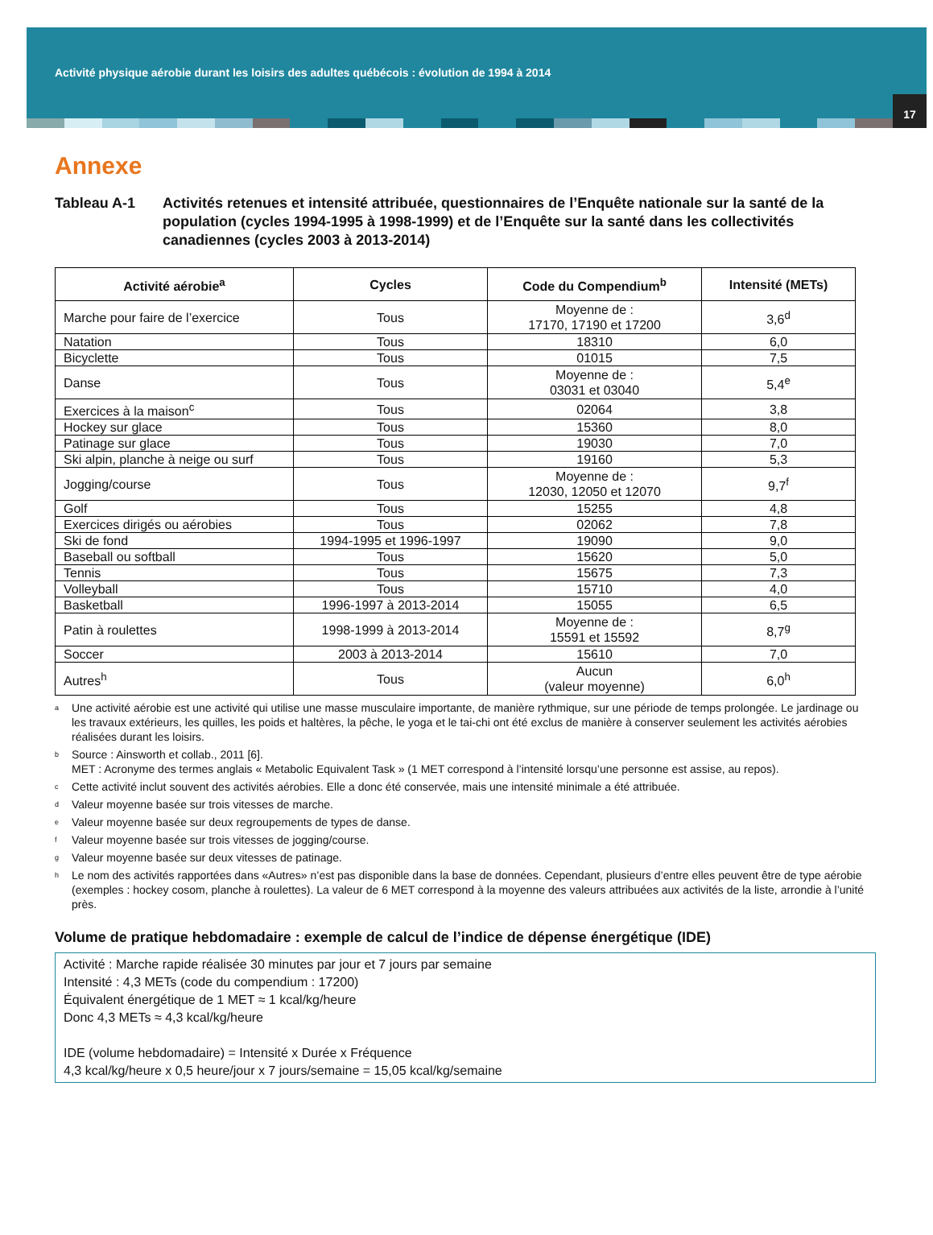Activité physique aérobie durant les loisirs des adultes québécois : évolution de 1994 à 2014
17
Annexe
Tableau A-1 Activités retenues et intensité attribuée, questionnaires de l’Enquête nationale sur la santé de la population (cycles 1994-1995 à 1998-1999) et de l’Enquête sur la santé dans les collectivités canadiennes (cycles 2003 à 2013-2014)
| Activité aérobie<sup>a</sup> | Cycles | Code du Compendium<sup>b</sup> | Intensité (METs) |
| --- | --- | --- | --- |
| Marche pour faire de l’exercice | Tous | Moyenne de : 17170, 17190 et 17200 | 3,6<sup>d</sup> |
| Natation | Tous | 18310 | 6,0 |
| Bicyclette | Tous | 01015 | 7,5 |
| Danse | Tous | Moyenne de : 03031 et 03040 | 5,4<sup>e</sup> |
| Exercices à la maison<sup>c</sup> | Tous | 02064 | 3,8 |
| Hockey sur glace | Tous | 15360 | 8,0 |
| Patinage sur glace | Tous | 19030 | 7,0 |
| Ski alpin, planche à neige ou surf | Tous | 19160 | 5,3 |
| Jogging/course | Tous | Moyenne de : 12030, 12050 et 12070 | 9,7<sup>f</sup> |
| Golf | Tous | 15255 | 4,8 |
| Exercices dirigés ou aérobies | Tous | 02062 | 7,8 |
| Ski de fond | 1994-1995 et 1996-1997 | 19090 | 9,0 |
| Baseball ou softball | Tous | 15620 | 5,0 |
| Tennis | Tous | 15675 | 7,3 |
| Volleyball | Tous | 15710 | 4,0 |
| Basketball | 1996-1997 à 2013-2014 | 15055 | 6,5 |
| Patin à roulettes | 1998-1999 à 2013-2014 | Moyenne de : 15591 et 15592 | 8,7<sup>g</sup> |
| Soccer | 2003 à 2013-2014 | 15610 | 7,0 |
| Autres<sup>h</sup> | Tous | Aucun (valeur moyenne) | 6,0<sup>h</sup> |
<sup>a</sup> Une activité aérobie est une activité qui utilise une masse musculaire importante, de manière rythmique, sur une période de temps prolongée. Le jardinage ou les travaux extérieurs, les quilles, les poids et haltères, la pêche, le yoga et le tai-chi ont été exclus de manière à conserver seulement les activités aérobies réalisées durant les loisirs.
<sup>b</sup> Source : Ainsworth et collab., 2011 [6].
MET : Acronyme des termes anglais « Metabolic Equivalent Task » (1 MET correspond à l’intensité lorsqu’une personne est assise, au repos).
<sup>c</sup> Cette activité inclut souvent des activités aérobies. Elle a donc été conservée, mais une intensité minimale a été attribuée.
<sup>d</sup> Valeur moyenne basée sur trois vitesses de marche.
<sup>e</sup> Valeur moyenne basée sur deux regroupements de types de danse.
<sup>f</sup> Valeur moyenne basée sur trois vitesses de jogging/course.
<sup>g</sup> Valeur moyenne basée sur deux vitesses de patinage.
<sup>h</sup> Le nom des activités rapportées dans «Autres» n’est pas disponible dans la base de données. Cependant, plusieurs d’entre elles peuvent être de type aérobie (exemples : hockey cosom, planche à roulettes). La valeur de 6 MET correspond à la moyenne des valeurs attribuées aux activités de la liste, arrondie à l’unité près.
Volume de pratique hebdomadaire : exemple de calcul de l’indice de dépense énergétique (IDE)
Activité : Marche rapide réalisée 30 minutes par jour et 7 jours par semaine
Intensité : 4,3 METs (code du compendium : 17200)
Équivalent énergétique de 1 MET ≈ 1 kcal/kg/heure
Donc 4,3 METs ≈ 4,3 kcal/kg/heure
IDE (volume hebdomadaire) = Intensité x Durée x Fréquence
4,3 kcal/kg/heure x 0,5 heure/jour x 7 jours/semaine = 15,05 kcal/kg/semaine